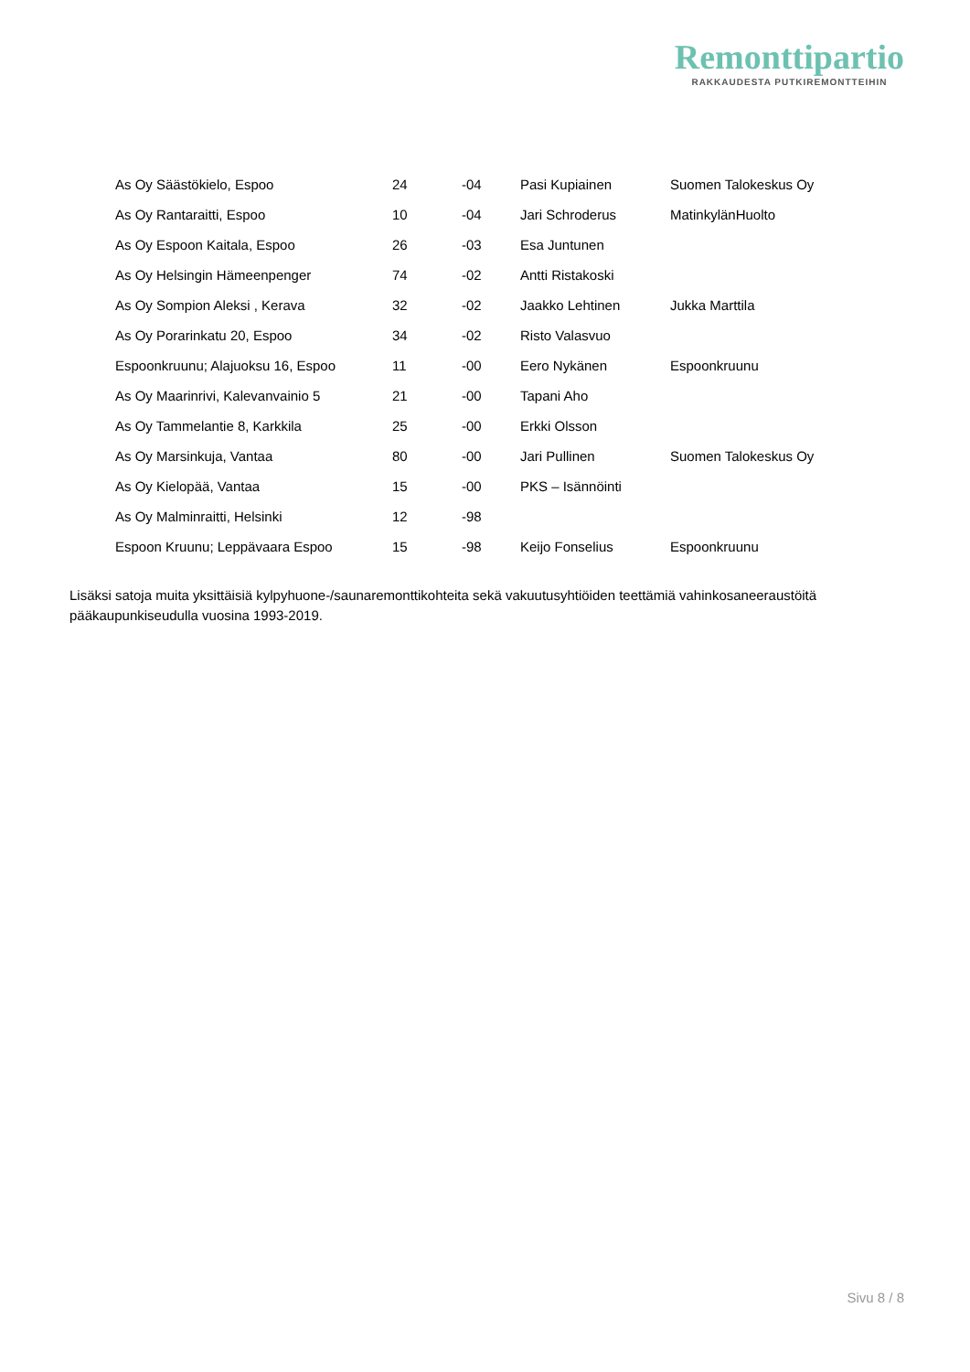Remonttipartio
RAKKAUDESTA PUTKIREMONTTEIHIN
| As Oy Säästökielo, Espoo | 24 | -04 | Pasi Kupiainen | Suomen Talokeskus Oy |
| As Oy Rantaraitti, Espoo | 10 | -04 | Jari Schroderus | MatinkylänHuolto |
| As Oy Espoon Kaitala, Espoo | 26 | -03 | Esa Juntunen | |
| As Oy Helsingin Hämeenpenger | 74 | -02 | Antti Ristakoski | |
| As Oy Sompion Aleksi , Kerava | 32 | -02 | Jaakko Lehtinen | Jukka Marttila |
| As Oy Porarinkatu 20, Espoo | 34 | -02 | Risto Valasvuo | |
| Espoonkruunu; Alajuoksu 16, Espoo | 11 | -00 | Eero Nykänen | Espoonkruunu |
| As Oy Maarinrivi, Kalevanvainio 5 | 21 | -00 | Tapani Aho | |
| As Oy Tammelantie 8, Karkkila | 25 | -00 | Erkki Olsson | |
| As Oy Marsinkuja, Vantaa | 80 | -00 | Jari Pullinen | Suomen Talokeskus Oy |
| As Oy Kielopää, Vantaa | 15 | -00 | PKS – Isännöinti | |
| As Oy Malminraitti, Helsinki | 12 | -98 | | |
| Espoon Kruunu; Leppävaara Espoo | 15 | -98 | Keijo Fonselius | Espoonkruunu |
Lisäksi satoja muita yksittäisiä kylpyhuone-/saunaremonttikohteita sekä vakuutusyhtiöiden teettämiä vahinkosaneeraustöitä pääkaupunkiseudulla vuosina 1993-2019.
Sivu 8 / 8